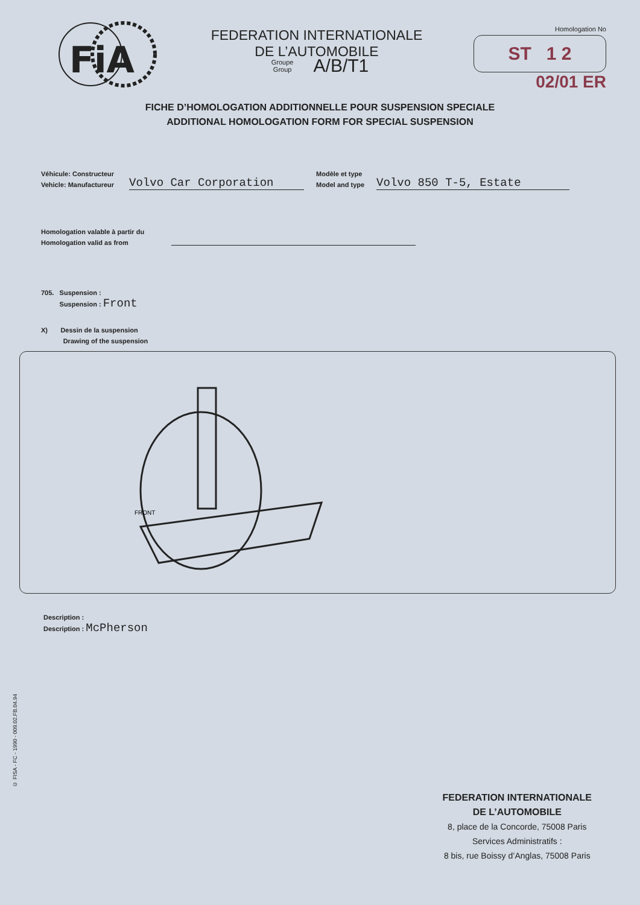FiA
FEDERATION INTERNATIONALE
DE L’AUTOMOBILE
Homologation No
ST 1 2
02/01 ER
Groupe
Group A/B/T1
FICHE D’HOMOLOGATION ADDITIONNELLE POUR SUSPENSION SPECIALE
ADDITIONAL HOMOLOGATION FORM FOR SPECIAL SUSPENSION
Véhicule: Constructeur
Vehicle: Manufactureur
Volvo Car Corporation
Modèle et type
Model and type
Volvo 850 T-5, Estate
Homologation valable à partir du
Homologation valid as from
705. Suspension :
Suspension : Front
X) Dessin de la suspension
Drawing of the suspension
FRONT
Description :
Description : McPherson
© FISA - FC - 1990 - 009.02.FB.04.94
FEDERATION INTERNATIONALE
DE L’AUTOMOBILE
8, place de la Concorde, 75008 Paris
Services Administratifs :
8 bis, rue Boissy d’Anglas, 75008 Paris